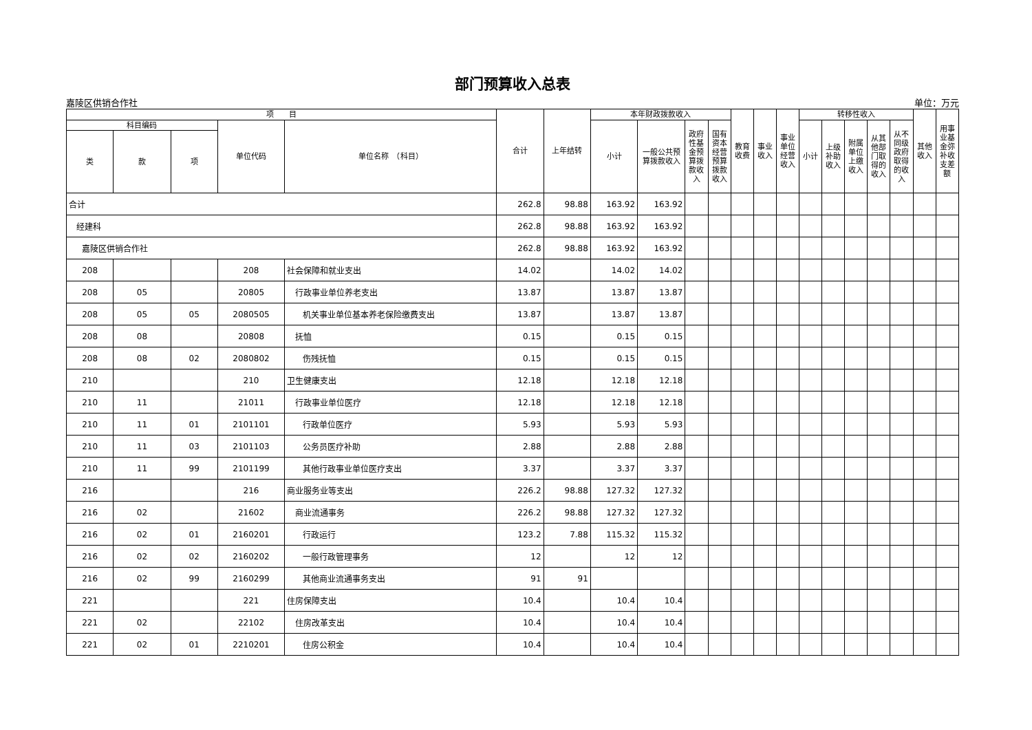部门预算收入总表
嘉陵区供销合作社 单位：万元
| 项 目 | | | | | 合计 | 上年结转 | 本年财政拨款收入 | | | | 教育收费 | 事业收入 | 事业单位经营收入 | 转移性收入 | | | | | 其他收入 | 用事业基金弥补收支差额 |
| --- | --- | --- | --- | --- | --- | --- | --- | --- | --- | --- | --- | --- | --- | --- | --- | --- | --- | --- | --- | --- |
| 科目编码 | | | 单位代码 | 单位名称 （科目） | | | 小计 | 一般公共预算拨款收入 | 政府性基金预算拨款收入 | 国有资本经营预算拨款收入 | | | | 小计 | 上级补助收入 | 附属单位上缴收入 | 从其他部门取得的收入 | 从不同级政府取得的收入 | | |
| 类 | 款 | 项 | | | | | | | | | | | | | | | | | | |
| 合计 | | | | | 262.8 | 98.88 | 163.92 | 163.92 | | | | | | | | | | | | |
| 经建科 | | | | | 262.8 | 98.88 | 163.92 | 163.92 | | | | | | | | | | | | |
| 嘉陵区供销合作社 | | | | | 262.8 | 98.88 | 163.92 | 163.92 | | | | | | | | | | | | |
| 208 | | | 208 | 社会保障和就业支出 | 14.02 | | 14.02 | 14.02 | | | | | | | | | | | | |
| 208 | 05 | | 20805 | 行政事业单位养老支出 | 13.87 | | 13.87 | 13.87 | | | | | | | | | | | | |
| 208 | 05 | 05 | 2080505 | 机关事业单位基本养老保险缴费支出 | 13.87 | | 13.87 | 13.87 | | | | | | | | | | | | |
| 208 | 08 | | 20808 | 抚恤 | 0.15 | | 0.15 | 0.15 | | | | | | | | | | | | |
| 208 | 08 | 02 | 2080802 | 伤残抚恤 | 0.15 | | 0.15 | 0.15 | | | | | | | | | | | | |
| 210 | | | 210 | 卫生健康支出 | 12.18 | | 12.18 | 12.18 | | | | | | | | | | | | |
| 210 | 11 | | 21011 | 行政事业单位医疗 | 12.18 | | 12.18 | 12.18 | | | | | | | | | | | | |
| 210 | 11 | 01 | 2101101 | 行政单位医疗 | 5.93 | | 5.93 | 5.93 | | | | | | | | | | | | |
| 210 | 11 | 03 | 2101103 | 公务员医疗补助 | 2.88 | | 2.88 | 2.88 | | | | | | | | | | | | |
| 210 | 11 | 99 | 2101199 | 其他行政事业单位医疗支出 | 3.37 | | 3.37 | 3.37 | | | | | | | | | | | | |
| 216 | | | 216 | 商业服务业等支出 | 226.2 | 98.88 | 127.32 | 127.32 | | | | | | | | | | | | |
| 216 | 02 | | 21602 | 商业流通事务 | 226.2 | 98.88 | 127.32 | 127.32 | | | | | | | | | | | | |
| 216 | 02 | 01 | 2160201 | 行政运行 | 123.2 | 7.88 | 115.32 | 115.32 | | | | | | | | | | | | |
| 216 | 02 | 02 | 2160202 | 一般行政管理事务 | 12 | | 12 | 12 | | | | | | | | | | | | |
| 216 | 02 | 99 | 2160299 | 其他商业流通事务支出 | 91 | 91 | | | | | | | | | | | | | | |
| 221 | | | 221 | 住房保障支出 | 10.4 | | 10.4 | 10.4 | | | | | | | | | | | | |
| 221 | 02 | | 22102 | 住房改革支出 | 10.4 | | 10.4 | 10.4 | | | | | | | | | | | | |
| 221 | 02 | 01 | 2210201 | 住房公积金 | 10.4 | | 10.4 | 10.4 | | | | | | | | | | | | |